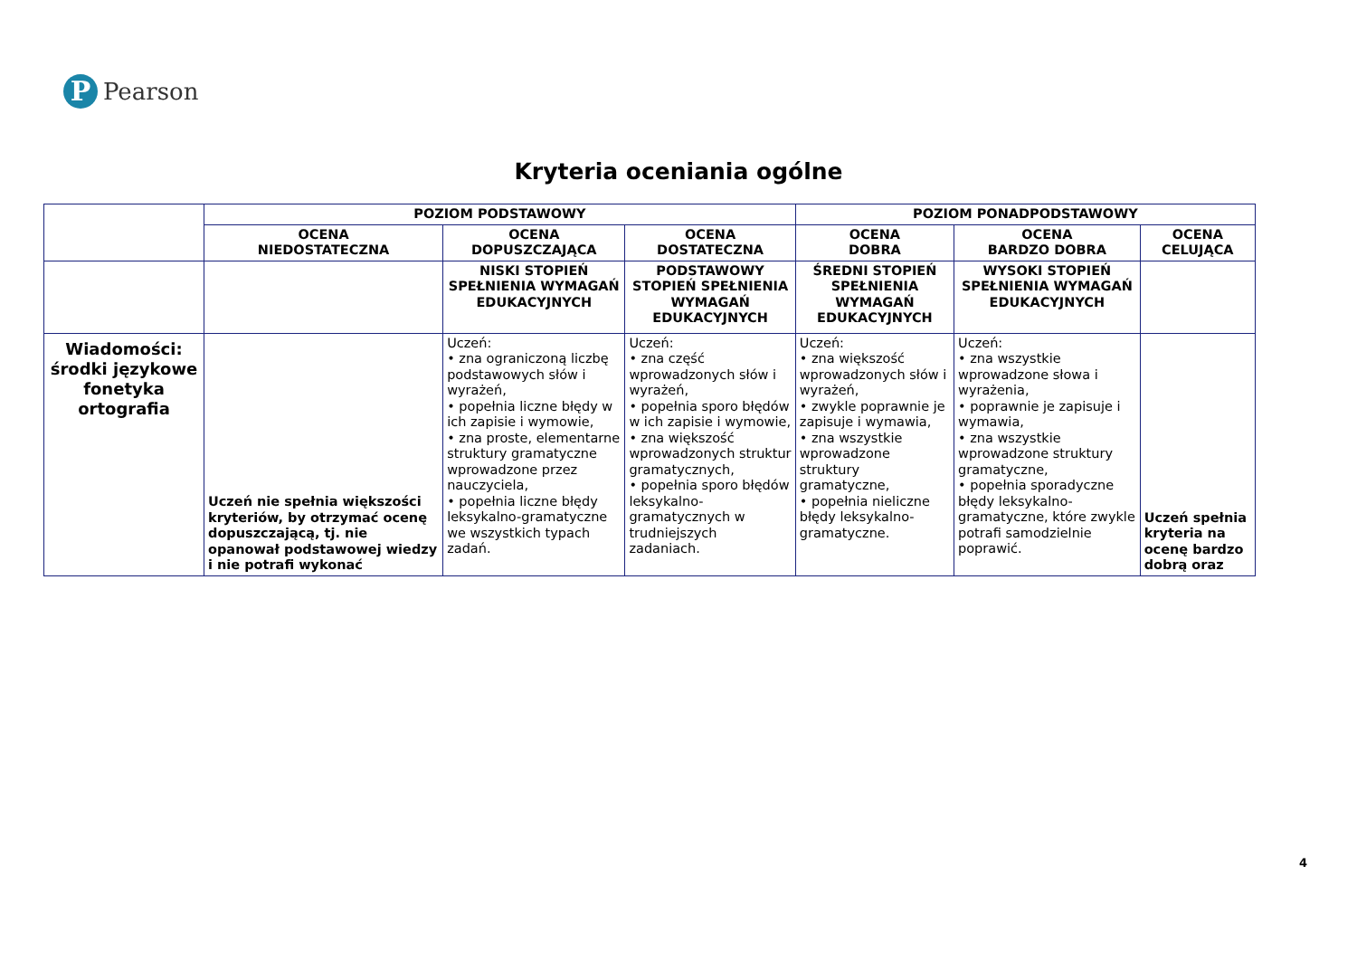P
Pearson
Kryteria oceniania ogólne
| | POZIOM PODSTAWOWY | | | POZIOM PONADPODSTAWOWY | | |
| --- | --- | --- | --- | --- | --- | --- |
| | OCENA NIEDOSTATECZNA | OCENA DOPUSZCZAJĄCA | OCENA DOSTATECZNA | OCENA DOBRA | OCENA BARDZO DOBRA | OCENA CELUJĄCA |
| | | NISKI STOPIEŃ SPEŁNIENIA WYMAGAŃ EDUKACYJNYCH | PODSTAWOWY STOPIEŃ SPEŁNIENIA WYMAGAŃ EDUKACYJNYCH | ŚREDNI STOPIEŃ SPEŁNIENIA WYMAGAŃ EDUKACYJNYCH | WYSOKI STOPIEŃ SPEŁNIENIA WYMAGAŃ EDUKACYJNYCH | |
| Wiadomości: środki językowe fonetyka ortografia | Uczeń nie spełnia większości kryteriów, by otrzymać ocenę dopuszczającą, tj. nie opanował podstawowej wiedzy i nie potrafi wykonać | Uczeń: • zna ograniczoną liczbę podstawowych słów i wyrażeń, • popełnia liczne błędy w ich zapisie i wymowie, • zna proste, elementarne struktury gramatyczne wprowadzone przez nauczyciela, • popełnia liczne błędy leksykalno-gramatyczne we wszystkich typach zadań. | Uczeń: • zna część wprowadzonych słów i wyrażeń, • popełnia sporo błędów w ich zapisie i wymowie, • zna większość wprowadzonych struktur gramatycznych, • popełnia sporo błędów leksykalno-gramatycznych w trudniejszych zadaniach. | Uczeń: • zna większość wprowadzonych słów i wyrażeń, • zwykle poprawnie je zapisuje i wymawia, • zna wszystkie wprowadzone struktury gramatyczne, • popełnia nieliczne błędy leksykalno-gramatyczne. | Uczeń: • zna wszystkie wprowadzone słowa i wyrażenia, • poprawnie je zapisuje i wymawia, • zna wszystkie wprowadzone struktury gramatyczne, • popełnia sporadyczne błędy leksykalno-gramatyczne, które zwykle potrafi samodzielnie poprawić. | Uczeń spełnia kryteria na ocenę bardzo dobrą oraz |
4